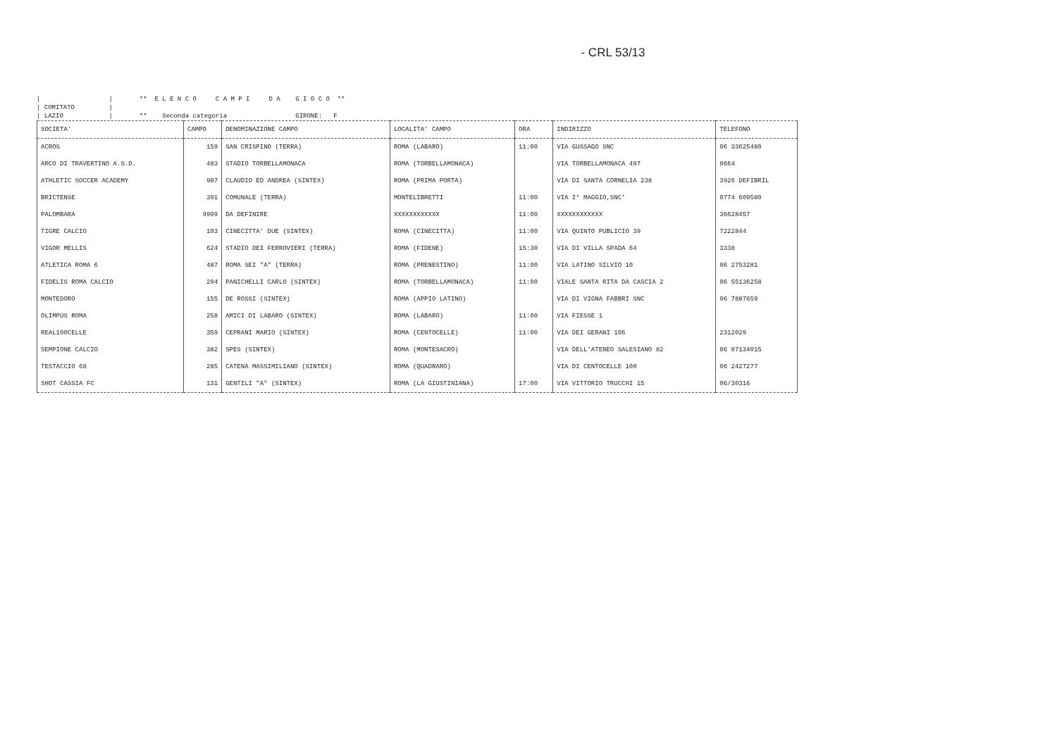- CRL 53/13
| | ** E L E N C O C A M P I D A G I O C O ** | COMITATO | | LAZIO | ** Seconda categoria GIRONE: F
| SOCIETA' | CAMPO | DENOMINAZIONE CAMPO | LOCALITA' CAMPO | ORA | INDIRIZZO | TELEFONO |
| --- | --- | --- | --- | --- | --- | --- |
| ACROS | 159 | SAN CRISPINO (TERRA) | ROMA (LABARO) | 11:00 | VIA GUSSAGO SNC | 06 33625480 |
| ARCO DI TRAVERTINO A.S.D. | 483 | STADIO TORBELLAMONACA | ROMA (TORBELLAMONACA) | | VIA TORBELLAMONACA 497 | 0664 |
| ATHLETIC SOCCER ACADEMY | 987 | CLAUDIO ED ANDREA (SINTEX) | ROMA (PRIMA PORTA) | | VIA DI SANTA CORNELIA 238 | 3926 DEFIBRIL |
| BRICTENSE | 391 | COMUNALE (TERRA) | MONTELIBRETTI | 11:00 | VIA I° MAGGIO,SNC' | 0774 609580 |
| PALOMBARA | 9999 | DA DEFINIRE | XXXXXXXXXXXX | 11:00 | XXXXXXXXXXXX | 36628457 |
| TIGRE CALCIO | 103 | CINECITTA' DUE (SINTEX) | ROMA (CINECITTA) | 11:00 | VIA QUINTO PUBLICIO 39 | 7222844 |
| VIGOR MELLIS | 624 | STADIO DEI FERROVIERI (TERRA) | ROMA (FIDENE) | 15:30 | VIA DI VILLA SPADA 64 | 3338 |
| ATLETICA ROMA 6 | 487 | ROMA SEI "A" (TERRA) | ROMA (PRENESTINO) | 11:00 | VIA LATINO SILVIO 10 | 06 2753281 |
| FIDELIS ROMA CALCIO | 294 | PANICHELLI CARLO (SINTEX) | ROMA (TORBELLAMONACA) | 11:00 | VIALE SANTA RITA DA CASCIA 2 | 06 55136258 |
| MONTEDORO | 155 | DE ROSSI (SINTEX) | ROMA (APPIO LATINO) | | VIA DI VIGNA FABBRI SNC | 06 7887659 |
| OLIMPUS ROMA | 258 | AMICI DI LABARO (SINTEX) | ROMA (LABARO) | 11:00 | VIA FIESSE 1 | |
| REAL100CELLE | 359 | CEPRANI MARIO (SINTEX) | ROMA (CENTOCELLE) | 11:00 | VIA DEI GERANI 106 | 2312029 |
| SEMPIONE CALCIO | 382 | SPES (SINTEX) | ROMA (MONTESACRO) | | VIA DELL'ATENEO SALESIANO 82 | 06 87134015 |
| TESTACCIO 68 | 285 | CATENA MASSIMILIANO (SINTEX) | ROMA (QUADRARO) | | VIA DI CENTOCELLE 100 | 06 2427277 |
| SHOT CASSIA FC | 131 | GENTILI "A" (SINTEX) | ROMA (LA GIUSTINIANA) | 17:00 | VIA VITTORIO TRUCCHI 15 | 06/30316 |